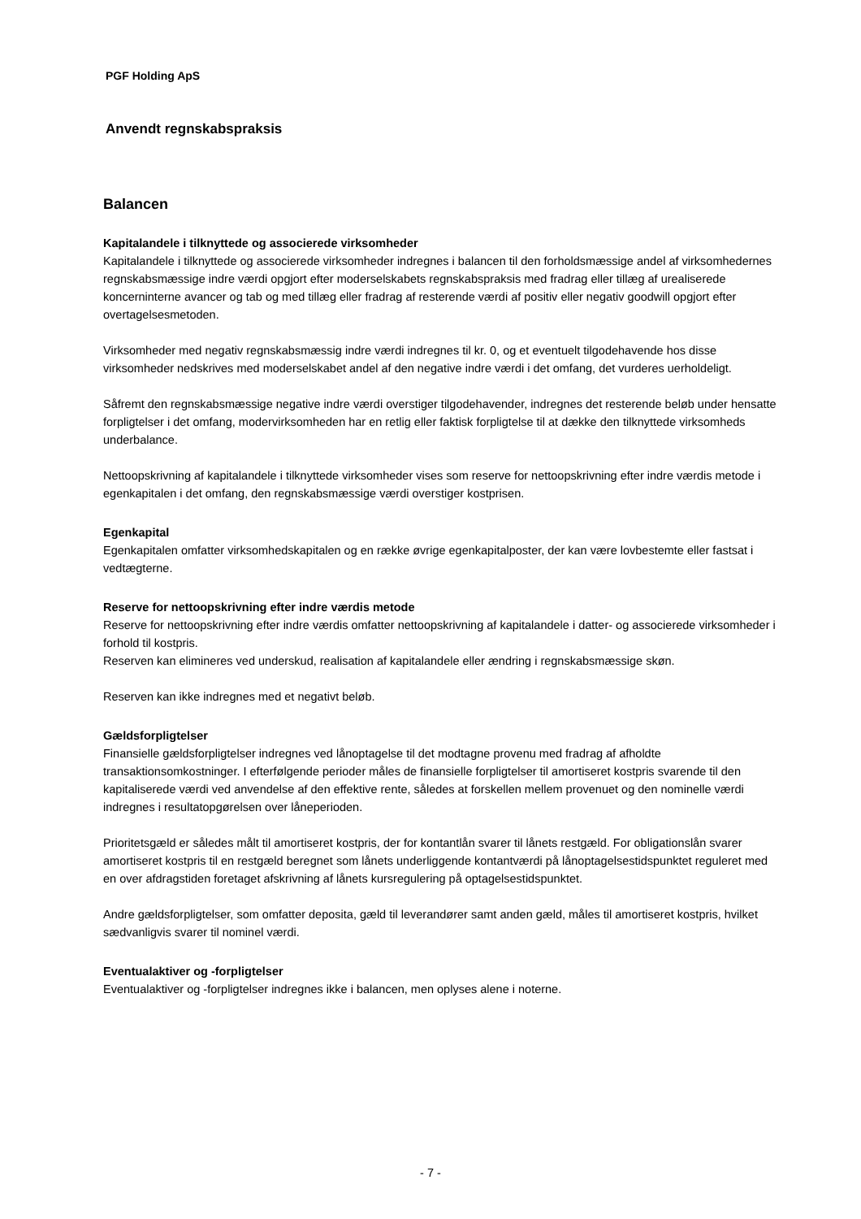PGF Holding ApS
Anvendt regnskabspraksis
Balancen
Kapitalandele i tilknyttede og associerede virksomheder
Kapitalandele i tilknyttede og associerede virksomheder indregnes i balancen til den forholdsmæssige andel af virksomhedernes regnskabsmæssige indre værdi opgjort efter moderselskabets regnskabspraksis med fradrag eller tillæg af urealiserede koncerninterne avancer og tab og med tillæg eller fradrag af resterende værdi af positiv eller negativ goodwill opgjort efter overtagelsesmetoden.
Virksomheder med negativ regnskabsmæssig indre værdi indregnes til kr. 0, og et eventuelt tilgodehavende hos disse virksomheder nedskrives med moderselskabet andel af den negative indre værdi i det omfang, det vurderes uerholdeligt.
Såfremt den regnskabsmæssige negative indre værdi overstiger tilgodehavender, indregnes det resterende beløb under hensatte forpligtelser i det omfang, modervirksomheden har en retlig eller faktisk forpligtelse til at dække den tilknyttede virksomheds underbalance.
Nettoopskrivning af kapitalandele i tilknyttede virksomheder vises som reserve for nettoopskrivning efter indre værdis metode i egenkapitalen i det omfang, den regnskabsmæssige værdi overstiger kostprisen.
Egenkapital
Egenkapitalen omfatter virksomhedskapitalen og en række øvrige egenkapitalposter, der kan være lovbestemte eller fastsat i vedtægterne.
Reserve for nettoopskrivning efter indre værdis metode
Reserve for nettoopskrivning efter indre værdis omfatter nettoopskrivning af kapitalandele i datter- og associerede virksomheder i forhold til kostpris.
Reserven kan elimineres ved underskud, realisation af kapitalandele eller ændring i regnskabsmæssige skøn.
Reserven kan ikke indregnes med et negativt beløb.
Gældsforpligtelser
Finansielle gældsforpligtelser indregnes ved lånoptagelse til det modtagne provenu med fradrag af afholdte transaktionsomkostninger. I efterfølgende perioder måles de finansielle forpligtelser til amortiseret kostpris svarende til den kapitaliserede værdi ved anvendelse af den effektive rente, således at forskellen mellem provenuet og den nominelle værdi indregnes i resultatopgørelsen over låneperioden.
Prioritetsgæld er således målt til amortiseret kostpris, der for kontantlån svarer til lånets restgæld. For obligationslån svarer amortiseret kostpris til en restgæld beregnet som lånets underliggende kontantværdi på lånoptagelsestidspunktet reguleret med en over afdragstiden foretaget afskrivning af lånets kursregulering på optagelsestidspunktet.
Andre gældsforpligtelser, som omfatter deposita, gæld til leverandører samt anden gæld, måles til amortiseret kostpris, hvilket sædvanligvis svarer til nominel værdi.
Eventualaktiver og -forpligtelser
Eventualaktiver og -forpligtelser indregnes ikke i balancen, men oplyses alene i noterne.
- 7 -